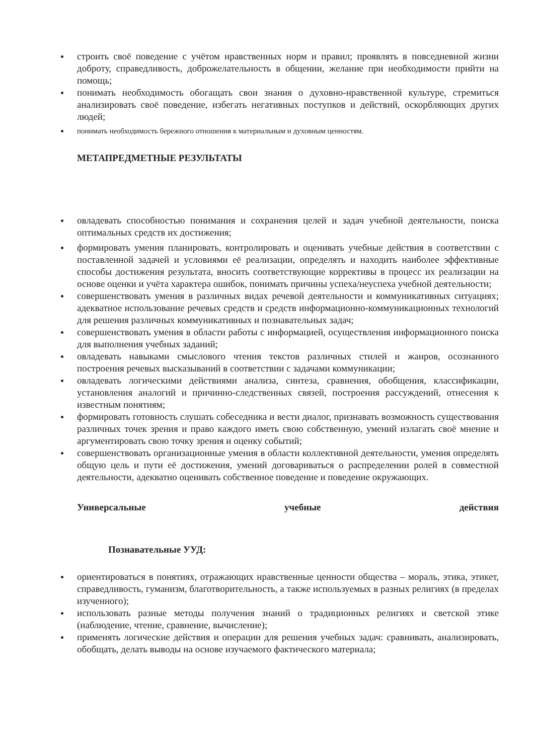строить своё поведение с учётом нравственных норм и правил; проявлять в повседневной жизни доброту, справедливость, доброжелательность в общении, желание при необходимости прийти на помощь;
понимать необходимость обогащать свои знания о духовно-нравственной культуре, стремиться анализировать своё поведение, избегать негативных поступков и действий, оскорбляющих других людей;
понимать необходимость бережного отношения к материальным и духовным ценностям.
МЕТАПРЕДМЕТНЫЕ РЕЗУЛЬТАТЫ
овладевать способностью понимания и сохранения целей и задач учебной деятельности, поиска оптимальных средств их достижения;
формировать умения планировать, контролировать и оценивать учебные действия в соответствии с поставленной задачей и условиями её реализации, определять и находить наиболее эффективные способы достижения результата, вносить соответствующие коррективы в процесс их реализации на основе оценки и учёта характера ошибок, понимать причины успеха/неуспеха учебной деятельности;
совершенствовать умения в различных видах речевой деятельности и коммуникативных ситуациях; адекватное использование речевых средств и средств информационно-коммуникационных технологий для решения различных коммуникативных и познавательных задач;
совершенствовать умения в области работы с информацией, осуществления информационного поиска для выполнения учебных заданий;
овладевать навыками смыслового чтения текстов различных стилей и жанров, осознанного построения речевых высказываний в соответствии с задачами коммуникации;
овладевать логическими действиями анализа, синтеза, сравнения, обобщения, классификации, установления аналогий и причинно-следственных связей, построения рассуждений, отнесения к известным понятиям;
формировать готовность слушать собеседника и вести диалог, признавать возможность существования различных точек зрения и право каждого иметь свою собственную, умений излагать своё мнение и аргументировать свою точку зрения и оценку событий;
совершенствовать организационные умения в области коллективной деятельности, умения определять общую цель и пути её достижения, умений договариваться о распределении ролей в совместной деятельности, адекватно оценивать собственное поведение и поведение окружающих.
Универсальные учебные действия
Познавательные УУД:
ориентироваться в понятиях, отражающих нравственные ценности общества – мораль, этика, этикет, справедливость, гуманизм, благотворительность, а также используемых в разных религиях (в пределах изученного);
использовать разные методы получения знаний о традиционных религиях и светской этике (наблюдение, чтение, сравнение, вычисление);
применять логические действия и операции для решения учебных задач: сравнивать, анализировать, обобщать, делать выводы на основе изучаемого фактического материала;